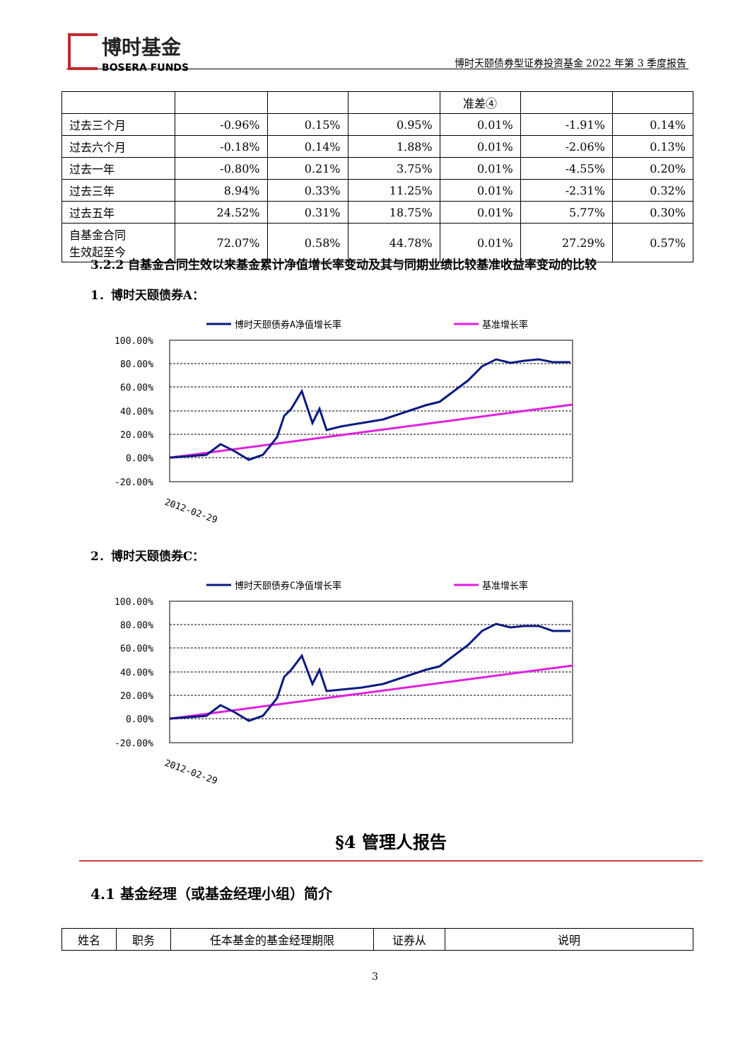博时基金
BOSERA FUNDS
博时天颐债券型证券投资基金 2022 年第 3 季度报告
| | | | | 准差④ | | |
| 过去三个月 | -0.96% | 0.15% | 0.95% | 0.01% | -1.91% | 0.14% |
| 过去六个月 | -0.18% | 0.14% | 1.88% | 0.01% | -2.06% | 0.13% |
| 过去一年 | -0.80% | 0.21% | 3.75% | 0.01% | -4.55% | 0.20% |
| 过去三年 | 8.94% | 0.33% | 11.25% | 0.01% | -2.31% | 0.32% |
| 过去五年 | 24.52% | 0.31% | 18.75% | 0.01% | 5.77% | 0.30% |
| 自基金合同 生效起至今 | 72.07% | 0.58% | 44.78% | 0.01% | 27.29% | 0.57% |
3.2.2 自基金合同生效以来基金累计净值增长率变动及其与同期业绩比较基准收益率变动的比较
1．博时天颐债券A：
博时天颐债券A净值增长率
基准增长率
100.00%
80.00%
60.00%
40.00%
20.00%
0.00%
-20.00%
2012-02-29
2．博时天颐债券C：
博时天颐债券C净值增长率
基准增长率
100.00%
80.00%
60.00%
40.00%
20.00%
0.00%
-20.00%
2012-02-29
§4 管理人报告
4.1 基金经理（或基金经理小组）简介
| 姓名 | 职务 | 任本基金的基金经理期限 | 证券从 | 说明 |
3